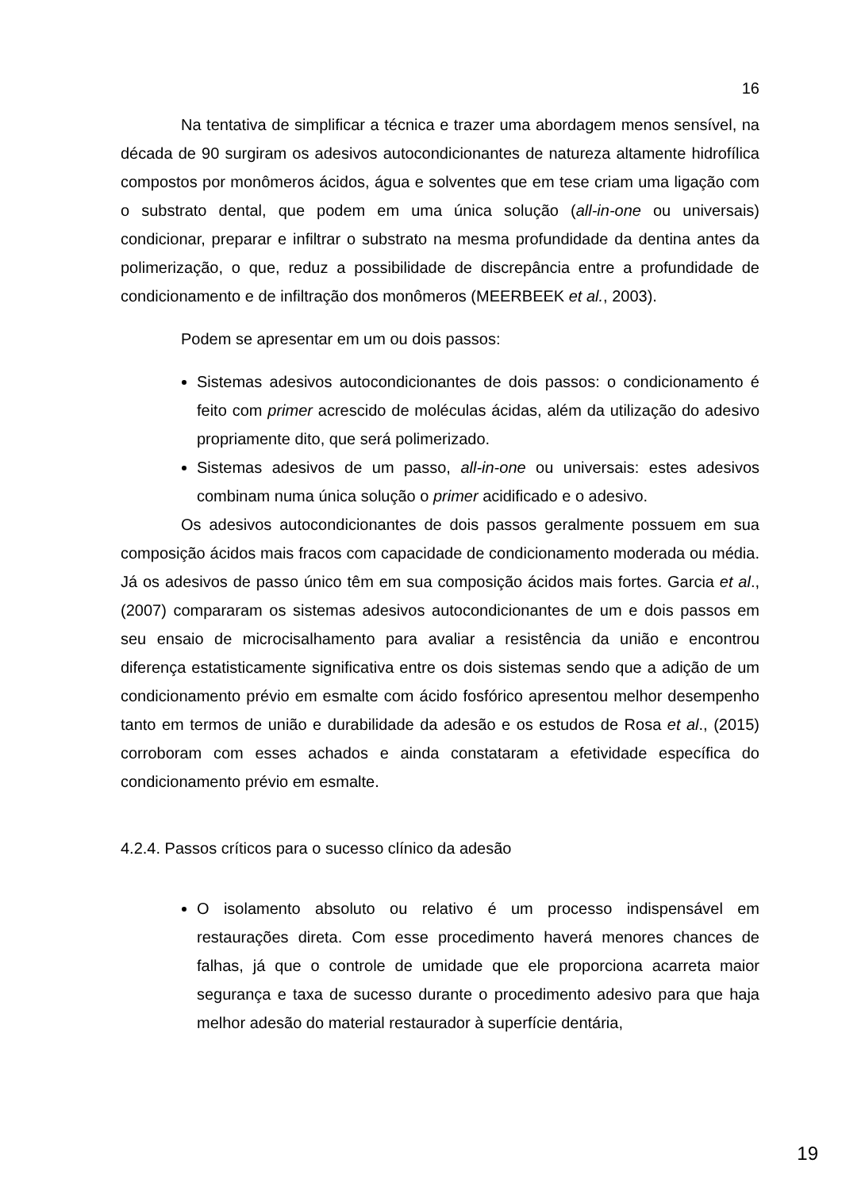16
Na tentativa de simplificar a técnica e trazer uma abordagem menos sensível, na década de 90 surgiram os adesivos autocondicionantes de natureza altamente hidrofílica compostos por monômeros ácidos, água e solventes que em tese criam uma ligação com o substrato dental, que podem em uma única solução (all-in-one ou universais) condicionar, preparar e infiltrar o substrato na mesma profundidade da dentina antes da polimerização, o que, reduz a possibilidade de discrepância entre a profundidade de condicionamento e de infiltração dos monômeros (MEERBEEK et al., 2003).
Podem se apresentar em um ou dois passos:
Sistemas adesivos autocondicionantes de dois passos: o condicionamento é feito com primer acrescido de moléculas ácidas, além da utilização do adesivo propriamente dito, que será polimerizado.
Sistemas adesivos de um passo, all-in-one ou universais: estes adesivos combinam numa única solução o primer acidificado e o adesivo.
Os adesivos autocondicionantes de dois passos geralmente possuem em sua composição ácidos mais fracos com capacidade de condicionamento moderada ou média. Já os adesivos de passo único têm em sua composição ácidos mais fortes. Garcia et al., (2007) compararam os sistemas adesivos autocondicionantes de um e dois passos em seu ensaio de microcisalhamento para avaliar a resistência da união e encontrou diferença estatisticamente significativa entre os dois sistemas sendo que a adição de um condicionamento prévio em esmalte com ácido fosfórico apresentou melhor desempenho tanto em termos de união e durabilidade da adesão e os estudos de Rosa et al., (2015) corroboram com esses achados e ainda constataram a efetividade específica do condicionamento prévio em esmalte.
4.2.4. Passos críticos para o sucesso clínico da adesão
O isolamento absoluto ou relativo é um processo indispensável em restaurações direta. Com esse procedimento haverá menores chances de falhas, já que o controle de umidade que ele proporciona acarreta maior segurança e taxa de sucesso durante o procedimento adesivo para que haja melhor adesão do material restaurador à superfície dentária,
19